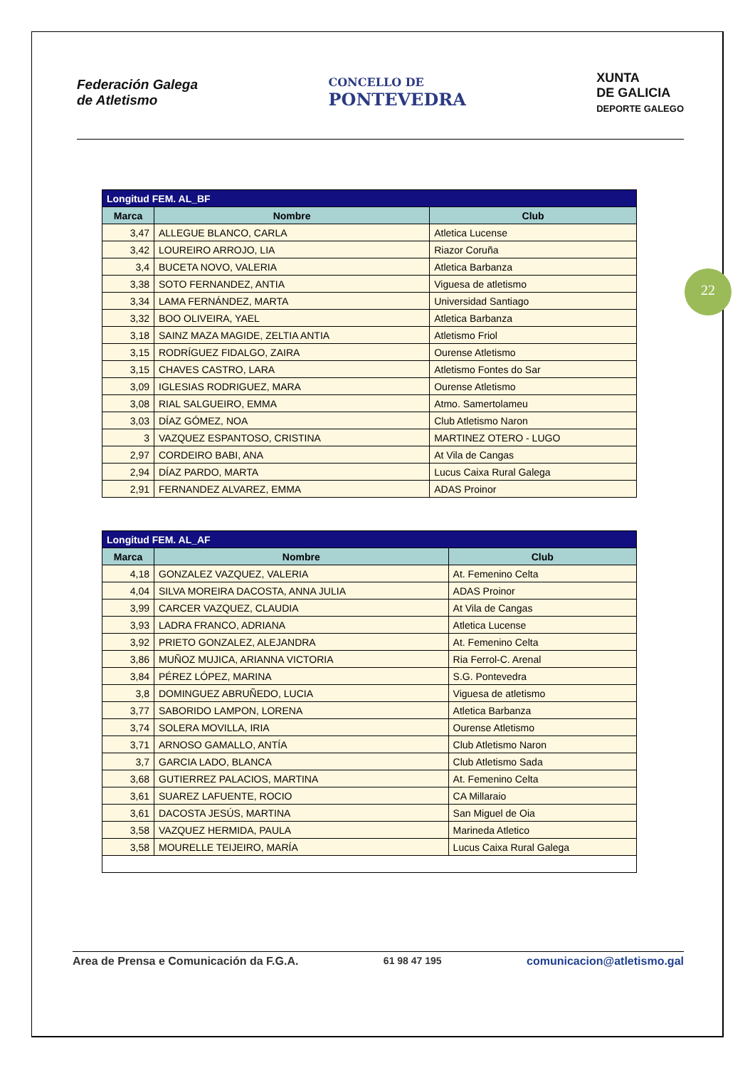22
Federación Galega
de Atletismo
CONCELLO DE
PONTEVEDRA
XUNTA
DE GALICIA
DEPORTE GALEGO
| Longitud FEM. AL_BF | | |
| --- | --- | --- |
| Marca | Nombre | Club |
| 3,47 | ALLEGUE BLANCO, CARLA | Atletica Lucense |
| 3,42 | LOUREIRO ARROJO, LIA | Riazor Coruña |
| 3,4 | BUCETA NOVO, VALERIA | Atletica Barbanza |
| 3,38 | SOTO FERNANDEZ, ANTIA | Viguesa de atletismo |
| 3,34 | LAMA FERNÁNDEZ, MARTA | Universidad Santiago |
| 3,32 | BOO OLIVEIRA, YAEL | Atletica Barbanza |
| 3,18 | SAINZ MAZA MAGIDE, ZELTIA ANTIA | Atletismo Friol |
| 3,15 | RODRÍGUEZ FIDALGO, ZAIRA | Ourense Atletismo |
| 3,15 | CHAVES CASTRO, LARA | Atletismo Fontes do Sar |
| 3,09 | IGLESIAS RODRIGUEZ, MARA | Ourense Atletismo |
| 3,08 | RIAL SALGUEIRO, EMMA | Atmo. Samertolameu |
| 3,03 | DÍAZ GÓMEZ, NOA | Club Atletismo Naron |
| 3 | VAZQUEZ ESPANTOSO, CRISTINA | MARTINEZ OTERO - LUGO |
| 2,97 | CORDEIRO BABI, ANA | At Vila de Cangas |
| 2,94 | DÍAZ PARDO, MARTA | Lucus Caixa Rural Galega |
| 2,91 | FERNANDEZ ALVAREZ, EMMA | ADAS Proinor |
| Longitud FEM. AL_AF | | |
| --- | --- | --- |
| Marca | Nombre | Club |
| 4,18 | GONZALEZ VAZQUEZ, VALERIA | At. Femenino Celta |
| 4,04 | SILVA MOREIRA DACOSTA, ANNA JULIA | ADAS Proinor |
| 3,99 | CARCER VAZQUEZ, CLAUDIA | At Vila de Cangas |
| 3,93 | LADRA FRANCO, ADRIANA | Atletica Lucense |
| 3,92 | PRIETO GONZALEZ, ALEJANDRA | At. Femenino Celta |
| 3,86 | MUÑOZ MUJICA, ARIANNA VICTORIA | Ria Ferrol-C. Arenal |
| 3,84 | PÉREZ LÓPEZ, MARINA | S.G. Pontevedra |
| 3,8 | DOMINGUEZ ABRUÑEDO, LUCIA | Viguesa de atletismo |
| 3,77 | SABORIDO LAMPON, LORENA | Atletica Barbanza |
| 3,74 | SOLERA MOVILLA, IRIA | Ourense Atletismo |
| 3,71 | ARNOSO GAMALLO, ANTÍA | Club Atletismo Naron |
| 3,7 | GARCIA LADO, BLANCA | Club Atletismo Sada |
| 3,68 | GUTIERREZ PALACIOS, MARTINA | At. Femenino Celta |
| 3,61 | SUAREZ LAFUENTE, ROCIO | CA Millaraio |
| 3,61 | DACOSTA JESÚS, MARTINA | San Miguel de Oia |
| 3,58 | VAZQUEZ HERMIDA, PAULA | Marineda Atletico |
| 3,58 | MOURELLE TEIJEIRO, MARÍA | Lucus Caixa Rural Galega |
Area de Prensa e Comunicación da F.G.A. 61 98 47 195 comunicacion@atletismo.gal